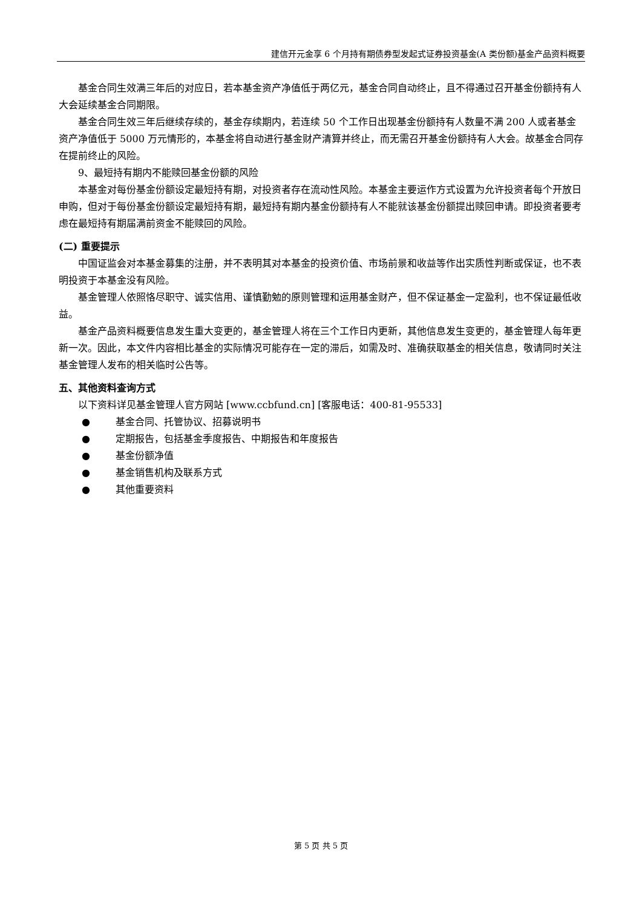建信开元金享 6 个月持有期债券型发起式证券投资基金(A 类份额)基金产品资料概要
基金合同生效满三年后的对应日，若本基金资产净值低于两亿元，基金合同自动终止，且不得通过召开基金份额持有人大会延续基金合同期限。
基金合同生效三年后继续存续的，基金存续期内，若连续 50 个工作日出现基金份额持有人数量不满 200 人或者基金资产净值低于 5000 万元情形的，本基金将自动进行基金财产清算并终止，而无需召开基金份额持有人大会。故基金合同存在提前终止的风险。
9、最短持有期内不能赎回基金份额的风险
本基金对每份基金份额设定最短持有期，对投资者存在流动性风险。本基金主要运作方式设置为允许投资者每个开放日申购，但对于每份基金份额设定最短持有期，最短持有期内基金份额持有人不能就该基金份额提出赎回申请。即投资者要考虑在最短持有期届满前资金不能赎回的风险。
(二) 重要提示
中国证监会对本基金募集的注册，并不表明其对本基金的投资价值、市场前景和收益等作出实质性判断或保证，也不表明投资于本基金没有风险。
基金管理人依照恪尽职守、诚实信用、谨慎勤勉的原则管理和运用基金财产，但不保证基金一定盈利，也不保证最低收益。
基金产品资料概要信息发生重大变更的，基金管理人将在三个工作日内更新，其他信息发生变更的，基金管理人每年更新一次。因此，本文件内容相比基金的实际情况可能存在一定的滞后，如需及时、准确获取基金的相关信息，敬请同时关注基金管理人发布的相关临时公告等。
五、其他资料查询方式
以下资料详见基金管理人官方网站 [www.ccbfund.cn] [客服电话：400-81-95533]
● 基金合同、托管协议、招募说明书
● 定期报告，包括基金季度报告、中期报告和年度报告
● 基金份额净值
● 基金销售机构及联系方式
● 其他重要资料
第 5 页 共 5 页